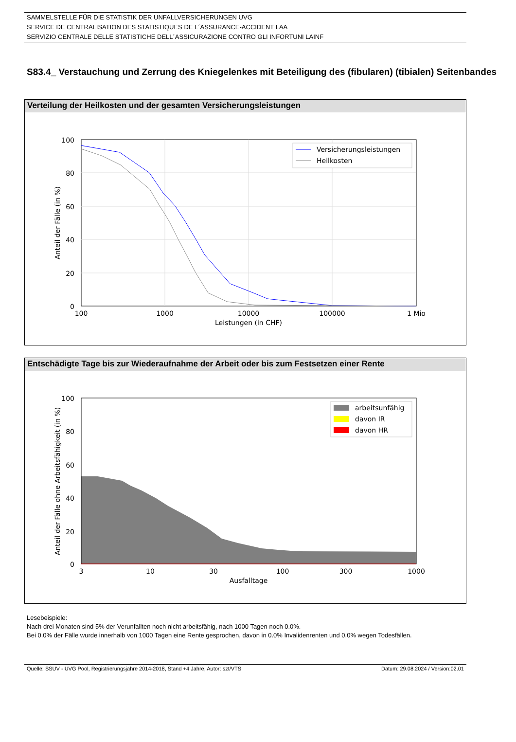SAMMELSTELLE FÜR DIE STATISTIK DER UNFALLVERSICHERUNGEN UVG
SERVICE DE CENTRALISATION DES STATISTIQUES DE L´ASSURANCE-ACCIDENT LAA
SERVIZIO CENTRALE DELLE STATISTICHE DELL´ASSICURAZIONE CONTRO GLI INFORTUNI LAINF
S83.4_ Verstauchung und Zerrung des Kniegelenkes mit Beteiligung des (fibularen) (tibialen) Seitenbandes
Verteilung der Heilkosten und der gesamten Versicherungsleistungen
100
80
60
40
20
0
100
1000
10000
100000
1 Mio
Leistungen (in CHF)
Anteil der Fälle (in %)
Versicherungsleistungen
Heilkosten
Entschädigte Tage bis zur Wiederaufnahme der Arbeit oder bis zum Festsetzen einer Rente
100
80
60
40
20
0
3
10
30
100
300
1000
Ausfalltage
Anteil der Fälle ohne Arbeitsfähigkeit (in %)
arbeitsunfähig
davon IR
davon HR
Lesebeispiele:
Nach drei Monaten sind 5% der Verunfallten noch nicht arbeitsfähig, nach 1000 Tagen noch 0.0%.
Bei 0.0% der Fälle wurde innerhalb von 1000 Tagen eine Rente gesprochen, davon in 0.0% Invalidenrenten und 0.0% wegen Todesfällen.
Quelle: SSUV - UVG Pool, Registrierungsjahre 2014-2018, Stand +4 Jahre, Autor: szt/VTS Datum: 29.08.2024 / Version:02.01